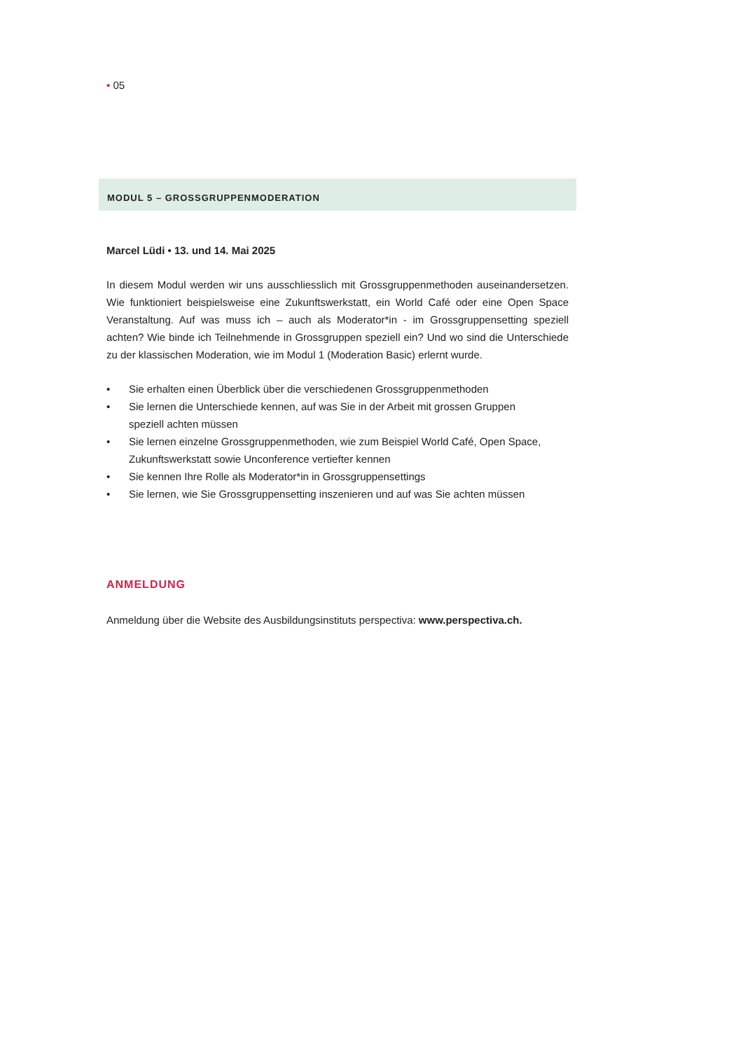• 05
MODUL 5 – GROSSGRUPPENMODERATION
Marcel Lüdi • 13. und 14. Mai 2025
In diesem Modul werden wir uns ausschliesslich mit Grossgruppenmethoden auseinandersetzen. Wie funktioniert beispielsweise eine Zukunftswerkstatt, ein World Café oder eine Open Space Veranstaltung. Auf was muss ich – auch als Moderator*in - im Grossgruppensetting speziell achten? Wie binde ich Teilnehmende in Grossgruppen speziell ein? Und wo sind die Unterschiede zu der klassischen Moderation, wie im Modul 1 (Moderation Basic) erlernt wurde.
• Sie erhalten einen Überblick über die verschiedenen Grossgruppenmethoden
• Sie lernen die Unterschiede kennen, auf was Sie in der Arbeit mit grossen Gruppen
speziell achten müssen
• Sie lernen einzelne Grossgruppenmethoden, wie zum Beispiel World Café, Open Space, Zukunftswerkstatt sowie Unconference vertiefter kennen
• Sie kennen Ihre Rolle als Moderator*in in Grossgruppensettings
• Sie lernen, wie Sie Grossgruppensetting inszenieren und auf was Sie achten müssen
ANMELDUNG
Anmeldung über die Website des Ausbildungsinstituts perspectiva: www.perspectiva.ch.